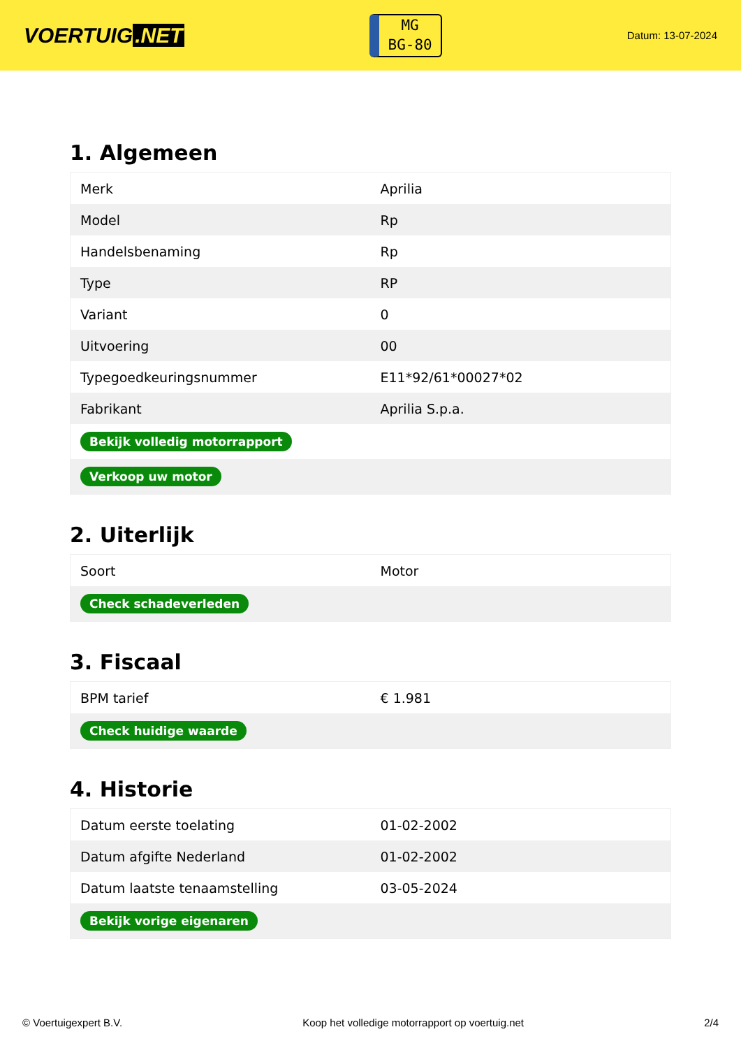VOERTUIG.NET
MG
BG-80
Datum: 13-07-2024
1. Algemeen
| Merk | Aprilia |
| Model | Rp |
| Handelsbenaming | Rp |
| Type | RP |
| Variant | 0 |
| Uitvoering | 00 |
| Typegoedkeuringsnummer | E11*92/61*00027*02 |
| Fabrikant | Aprilia S.p.a. |
| Bekijk volledig motorrapport | |
| Verkoop uw motor | |
2. Uiterlijk
| Soort | Motor |
| Check schadeverleden | |
3. Fiscaal
| BPM tarief | € 1.981 |
| Check huidige waarde | |
4. Historie
| Datum eerste toelating | 01-02-2002 |
| Datum afgifte Nederland | 01-02-2002 |
| Datum laatste tenaamstelling | 03-05-2024 |
| Bekijk vorige eigenaren | |
© Voertuigexpert B.V. Koop het volledige motorrapport op voertuig.net 2/4